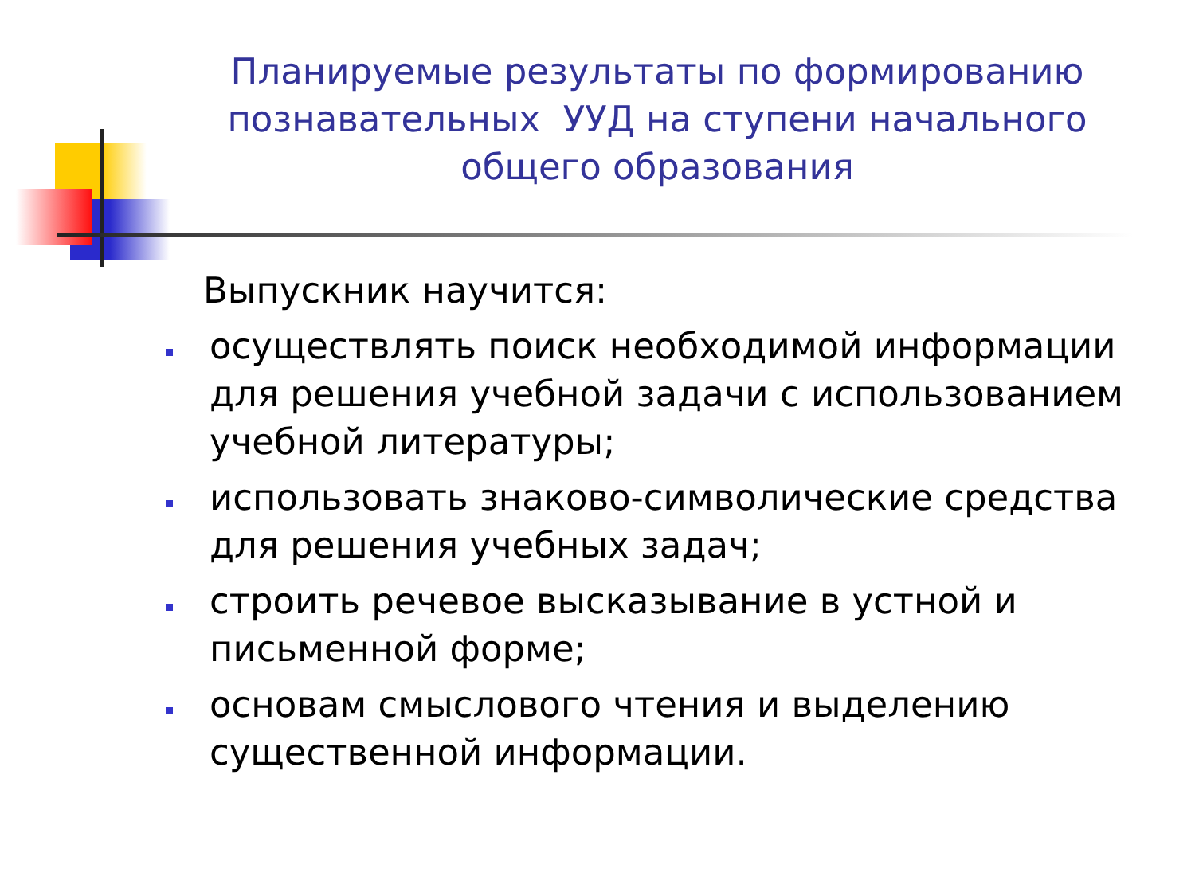Планируемые результаты по формированию познавательных УУД на ступени начального общего образования
Выпускник научится:
осуществлять поиск необходимой информации для решения учебной задачи с использованием учебной литературы;
использовать знаково-символические средства для решения учебных задач;
строить речевое высказывание в устной и письменной форме;
основам смыслового чтения и выделению существенной информации.